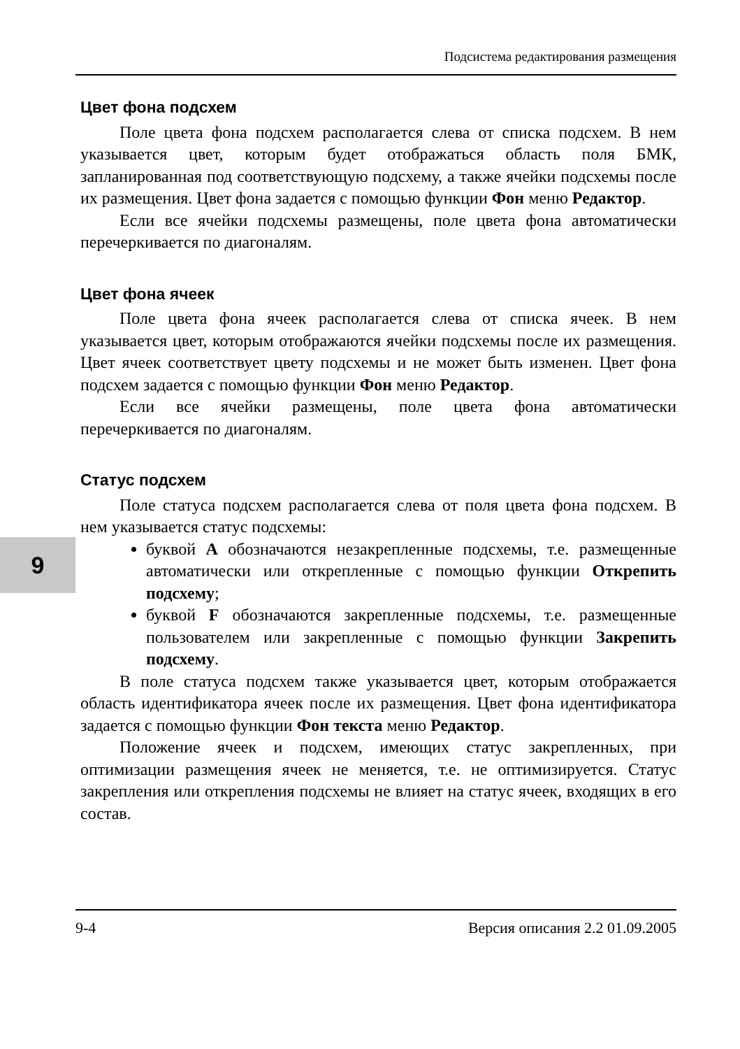Подсистема редактирования размещения
9
Цвет фона подсхем
Поле цвета фона подсхем располагается слева от списка подсхем. В нем указывается цвет, которым будет отображаться область поля БМК, запланированная под соответствующую подсхему, а также ячейки подсхемы после их размещения. Цвет фона задается с помощью функции Фон меню Редактор.
Если все ячейки подсхемы размещены, поле цвета фона автоматически перечеркивается по диагоналям.
Цвет фона ячеек
Поле цвета фона ячеек располагается слева от списка ячеек. В нем указывается цвет, которым отображаются ячейки подсхемы после их размещения. Цвет ячеек соответствует цвету подсхемы и не может быть изменен. Цвет фона подсхем задается с помощью функции Фон меню Редактор.
Если все ячейки размещены, поле цвета фона автоматически перечеркивается по диагоналям.
Статус подсхем
Поле статуса подсхем располагается слева от поля цвета фона подсхем. В нем указывается статус подсхемы:
буквой A обозначаются незакрепленные подсхемы, т.е. размещенные автоматически или открепленные с помощью функции Открепить подсхему;
буквой F обозначаются закрепленные подсхемы, т.е. размещенные пользователем или закрепленные с помощью функции Закрепить подсхему.
В поле статуса подсхем также указывается цвет, которым отображается область идентификатора ячеек после их размещения. Цвет фона идентификатора задается с помощью функции Фон текста меню Редактор.
Положение ячеек и подсхем, имеющих статус закрепленных, при оптимизации размещения ячеек не меняется, т.е. не оптимизируется. Статус закрепления или открепления подсхемы не влияет на статус ячеек, входящих в его состав.
9-4 Версия описания 2.2 01.09.2005